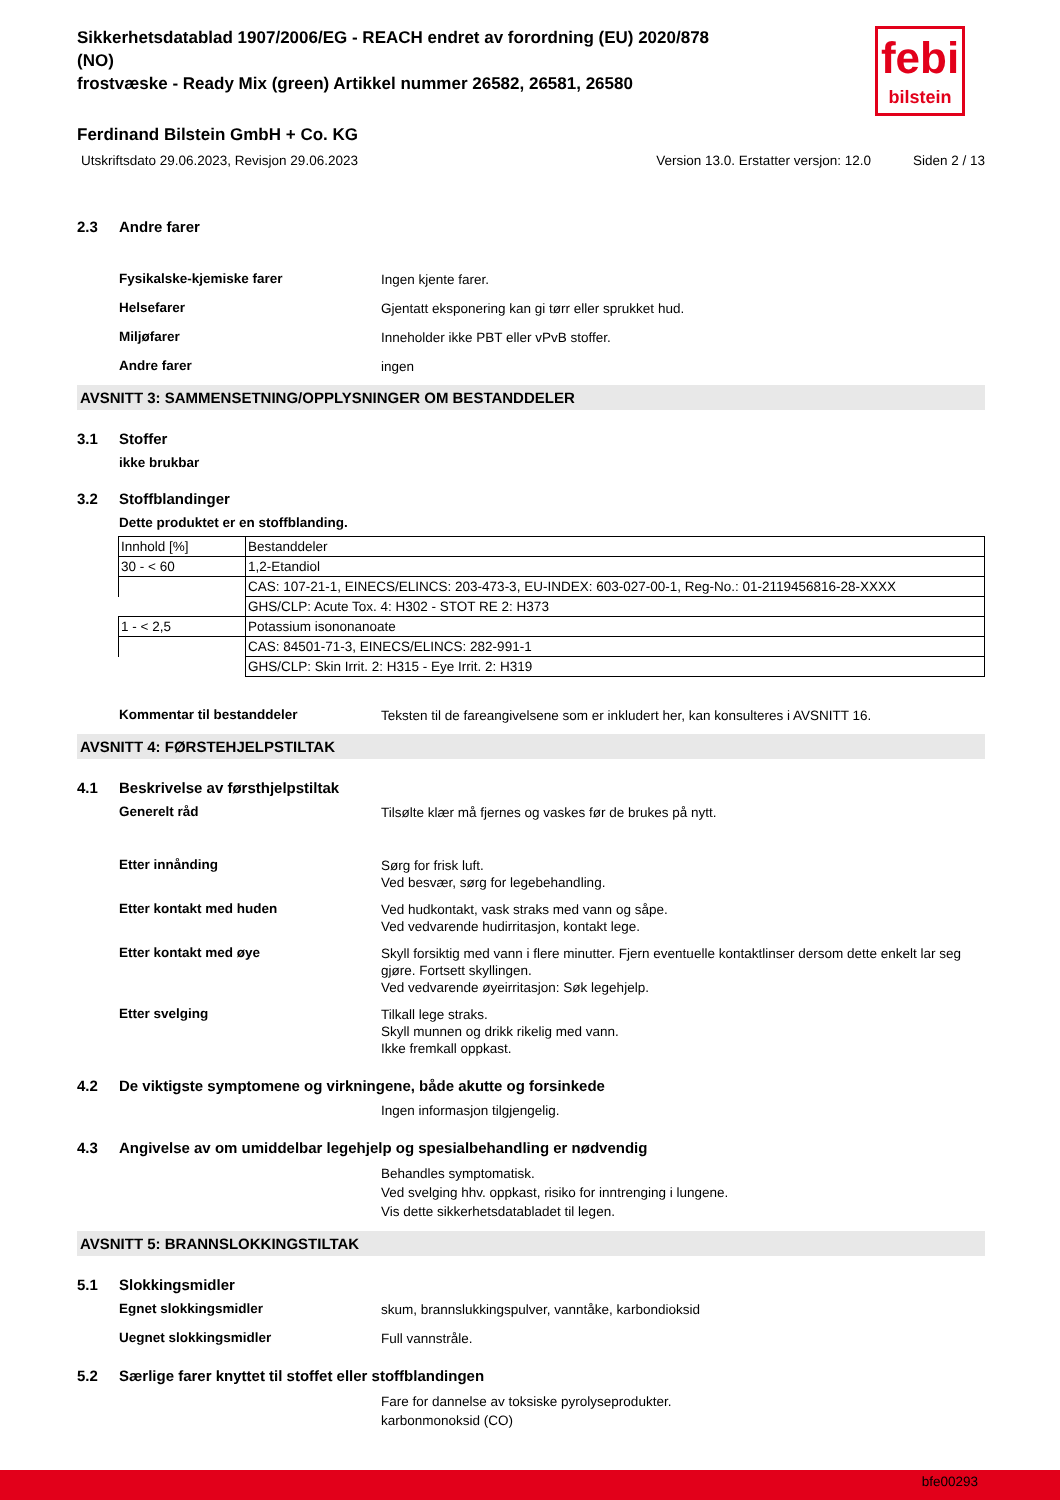febi
bilstein
Sikkerhetsdatablad 1907/2006/EG - REACH endret av forordning (EU) 2020/878
(NO)
frostvæske - Ready Mix (green) Artikkel nummer 26582, 26581, 26580
Ferdinand Bilstein GmbH + Co. KG
Utskriftsdato 29.06.2023, Revisjon 29.06.2023 Version 13.0. Erstatter versjon: 12.0 Siden 2 / 13
2.3 Andre farer
Fysikalske-kjemiske farer
Ingen kjente farer.
Helsefarer
Gjentatt eksponering kan gi tørr eller sprukket hud.
Miljøfarer
Inneholder ikke PBT eller vPvB stoffer.
Andre farer
ingen
AVSNITT 3: SAMMENSETNING/OPPLYSNINGER OM BESTANDDELER
3.1 Stoffer
ikke brukbar
3.2 Stoffblandinger
Dette produktet er en stoffblanding.
| Innhold [%] | Bestanddeler |
| 30 - < 60 | 1,2-Etandiol |
| | CAS: 107-21-1, EINECS/ELINCS: 203-473-3, EU-INDEX: 603-027-00-1, Reg-No.: 01-2119456816-28-XXXX |
| | GHS/CLP: Acute Tox. 4: H302 - STOT RE 2: H373 |
| 1 - < 2,5 | Potassium isononanoate |
| | CAS: 84501-71-3, EINECS/ELINCS: 282-991-1 |
| | GHS/CLP: Skin Irrit. 2: H315 - Eye Irrit. 2: H319 |
Kommentar til bestanddeler
Teksten til de fareangivelsene som er inkludert her, kan konsulteres i AVSNITT 16.
AVSNITT 4: FØRSTEHJELPSTILTAK
4.1 Beskrivelse av førsthjelpstiltak
Generelt råd
Tilsølte klær må fjernes og vaskes før de brukes på nytt.
Etter innånding
Sørg for frisk luft.
Ved besvær, sørg for legebehandling.
Etter kontakt med huden
Ved hudkontakt, vask straks med vann og såpe.
Ved vedvarende hudirritasjon, kontakt lege.
Etter kontakt med øye
Skyll forsiktig med vann i flere minutter. Fjern eventuelle kontaktlinser dersom dette enkelt lar seg gjøre. Fortsett skyllingen.
Ved vedvarende øyeirritasjon: Søk legehjelp.
Etter svelging
Tilkall lege straks.
Skyll munnen og drikk rikelig med vann.
Ikke fremkall oppkast.
4.2 De viktigste symptomene og virkningene, både akutte og forsinkede
Ingen informasjon tilgjengelig.
4.3 Angivelse av om umiddelbar legehjelp og spesialbehandling er nødvendig
Behandles symptomatisk.
Ved svelging hhv. oppkast, risiko for inntrenging i lungene.
Vis dette sikkerhetsdatabladet til legen.
AVSNITT 5: BRANNSLOKKINGSTILTAK
5.1 Slokkingsmidler
Egnet slokkingsmidler
skum, brannslukkingspulver, vanntåke, karbondioksid
Uegnet slokkingsmidler
Full vannstråle.
5.2 Særlige farer knyttet til stoffet eller stoffblandingen
Fare for dannelse av toksiske pyrolyseprodukter.
karbonmonoksid (CO)
bfe00293